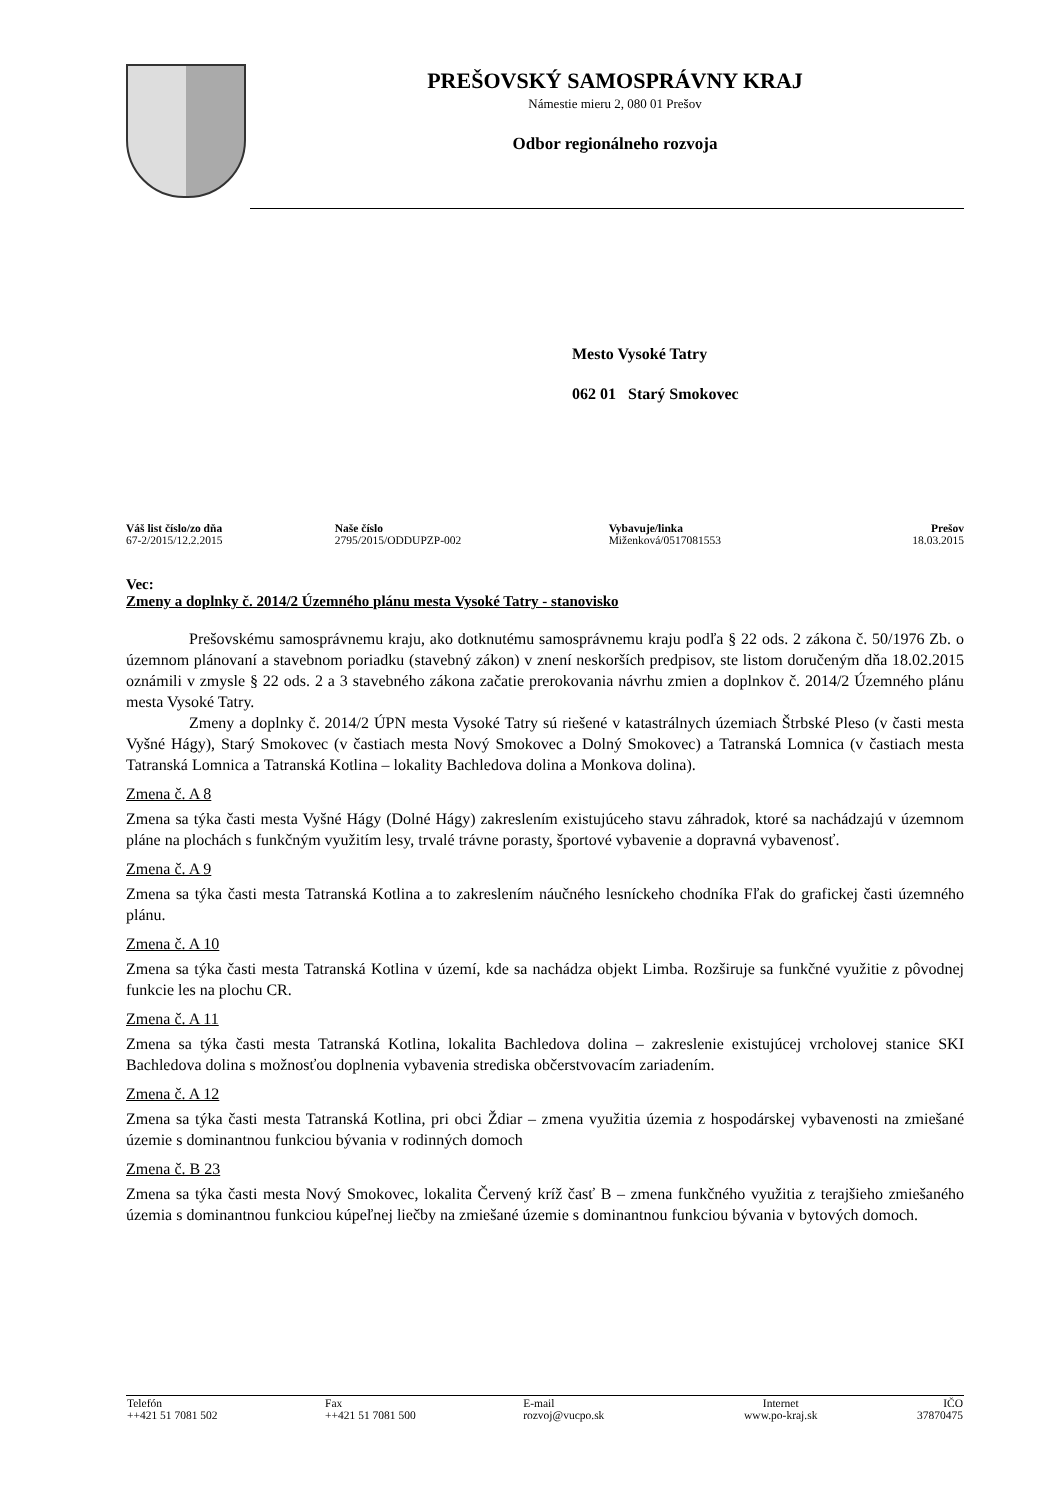PREŠOVSKÝ SAMOSPRÁVNY KRAJ
Námestie mieru 2, 080 01 Prešov
Odbor regionálneho rozvoja
Mesto Vysoké Tatry
062 01 Starý Smokovec
| Váš list číslo/zo dňa 67-2/2015/12.2.2015 | Naše číslo 2795/2015/ODDUPZP-002 | Vybavuje/linka Miženková/0517081553 | Prešov 18.03.2015 |
Vec:
Zmeny a doplnky č. 2014/2 Územného plánu mesta Vysoké Tatry - stanovisko
Prešovskému samosprávnemu kraju, ako dotknutému samosprávnemu kraju podľa § 22 ods. 2 zákona č. 50/1976 Zb. o územnom plánovaní a stavebnom poriadku (stavebný zákon) v znení neskorších predpisov, ste listom doručeným dňa 18.02.2015 oznámili v zmysle § 22 ods. 2 a 3 stavebného zákona začatie prerokovania návrhu zmien a doplnkov č. 2014/2 Územného plánu mesta Vysoké Tatry.
Zmeny a doplnky č. 2014/2 ÚPN mesta Vysoké Tatry sú riešené v katastrálnych územiach Štrbské Pleso (v časti mesta Vyšné Hágy), Starý Smokovec (v častiach mesta Nový Smokovec a Dolný Smokovec) a Tatranská Lomnica (v častiach mesta Tatranská Lomnica a Tatranská Kotlina – lokality Bachledova dolina a Monkova dolina).
Zmena č. A 8
Zmena sa týka časti mesta Vyšné Hágy (Dolné Hágy) zakreslením existujúceho stavu záhradok, ktoré sa nachádzajú v územnom pláne na plochách s funkčným využitím lesy, trvalé trávne porasty, športové vybavenie a dopravná vybavenosť.
Zmena č. A 9
Zmena sa týka časti mesta Tatranská Kotlina a to zakreslením náučného lesníckeho chodníka Fľak do grafickej časti územného plánu.
Zmena č. A 10
Zmena sa týka časti mesta Tatranská Kotlina v území, kde sa nachádza objekt Limba. Rozširuje sa funkčné využitie z pôvodnej funkcie les na plochu CR.
Zmena č. A 11
Zmena sa týka časti mesta Tatranská Kotlina, lokalita Bachledova dolina – zakreslenie existujúcej vrcholovej stanice SKI Bachledova dolina s možnosťou doplnenia vybavenia strediska občerstvovacím zariadením.
Zmena č. A 12
Zmena sa týka časti mesta Tatranská Kotlina, pri obci Ždiar – zmena využitia územia z hospodárskej vybavenosti na zmiešané územie s dominantnou funkciou bývania v rodinných domoch
Zmena č. B 23
Zmena sa týka časti mesta Nový Smokovec, lokalita Červený kríž časť B – zmena funkčného využitia z terajšieho zmiešaného územia s dominantnou funkciou kúpeľnej liečby na zmiešané územie s dominantnou funkciou bývania v bytových domoch.
| Telefón ++421 51 7081 502 | Fax ++421 51 7081 500 | E-mail rozvoj@vucpo.sk | Internet www.po-kraj.sk | IČO 37870475 |